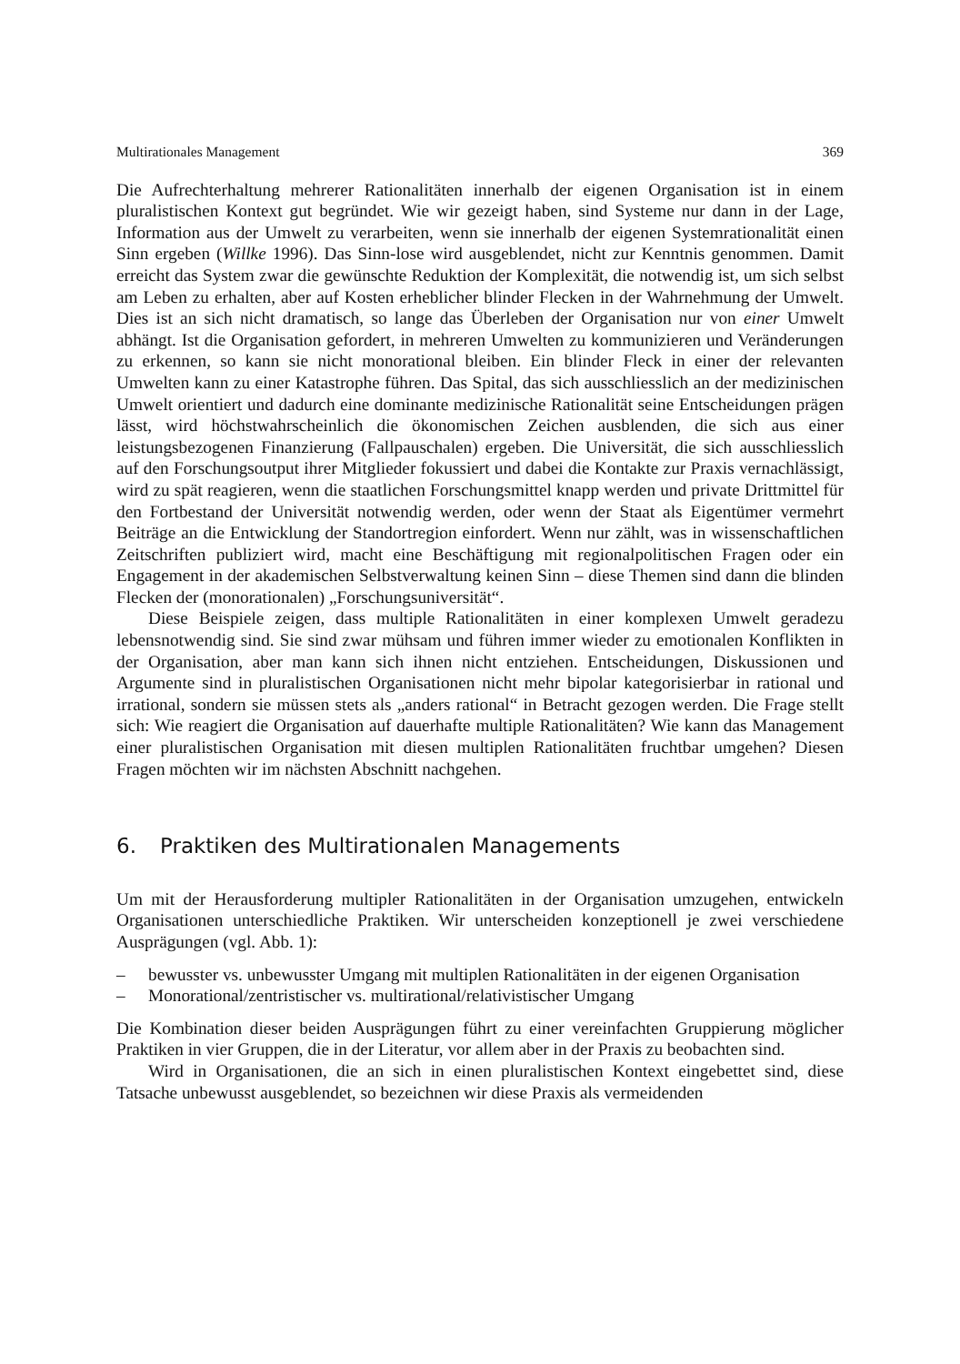Multirationales Management 369
Die Aufrechterhaltung mehrerer Rationalitäten innerhalb der eigenen Organisation ist in einem pluralistischen Kontext gut begründet. Wie wir gezeigt haben, sind Systeme nur dann in der Lage, Information aus der Umwelt zu verarbeiten, wenn sie innerhalb der eigenen Systemrationalität einen Sinn ergeben (Willke 1996). Das Sinn-lose wird ausgeblendet, nicht zur Kenntnis genommen. Damit erreicht das System zwar die gewünschte Reduktion der Komplexität, die notwendig ist, um sich selbst am Leben zu erhalten, aber auf Kosten erheblicher blinder Flecken in der Wahrnehmung der Umwelt. Dies ist an sich nicht dramatisch, so lange das Überleben der Organisation nur von einer Umwelt abhängt. Ist die Organisation gefordert, in mehreren Umwelten zu kommunizieren und Veränderungen zu erkennen, so kann sie nicht monorational bleiben. Ein blinder Fleck in einer der relevanten Umwelten kann zu einer Katastrophe führen. Das Spital, das sich ausschliesslich an der medizinischen Umwelt orientiert und dadurch eine dominante medizinische Rationalität seine Entscheidungen prägen lässt, wird höchstwahrscheinlich die ökonomischen Zeichen ausblenden, die sich aus einer leistungsbezogenen Finanzierung (Fallpauschalen) ergeben. Die Universität, die sich ausschliesslich auf den Forschungsoutput ihrer Mitglieder fokussiert und dabei die Kontakte zur Praxis vernachlässigt, wird zu spät reagieren, wenn die staatlichen Forschungsmittel knapp werden und private Drittmittel für den Fortbestand der Universität notwendig werden, oder wenn der Staat als Eigentümer vermehrt Beiträge an die Entwicklung der Standortregion einfordert. Wenn nur zählt, was in wissenschaftlichen Zeitschriften publiziert wird, macht eine Beschäftigung mit regionalpolitischen Fragen oder ein Engagement in der akademischen Selbstverwaltung keinen Sinn – diese Themen sind dann die blinden Flecken der (monorationalen) „Forschungsuniversität“.
Diese Beispiele zeigen, dass multiple Rationalitäten in einer komplexen Umwelt geradezu lebensnotwendig sind. Sie sind zwar mühsam und führen immer wieder zu emotionalen Konflikten in der Organisation, aber man kann sich ihnen nicht entziehen. Entscheidungen, Diskussionen und Argumente sind in pluralistischen Organisationen nicht mehr bipolar kategorisierbar in rational und irrational, sondern sie müssen stets als „anders rational“ in Betracht gezogen werden. Die Frage stellt sich: Wie reagiert die Organisation auf dauerhafte multiple Rationalitäten? Wie kann das Management einer pluralistischen Organisation mit diesen multiplen Rationalitäten fruchtbar umgehen? Diesen Fragen möchten wir im nächsten Abschnitt nachgehen.
6. Praktiken des Multirationalen Managements
Um mit der Herausforderung multipler Rationalitäten in der Organisation umzugehen, entwickeln Organisationen unterschiedliche Praktiken. Wir unterscheiden konzeptionell je zwei verschiedene Ausprägungen (vgl. Abb. 1):
– bewusster vs. unbewusster Umgang mit multiplen Rationalitäten in der eigenen Organisation
– Monorational/zentristischer vs. multirational/relativistischer Umgang
Die Kombination dieser beiden Ausprägungen führt zu einer vereinfachten Gruppierung möglicher Praktiken in vier Gruppen, die in der Literatur, vor allem aber in der Praxis zu beobachten sind.
Wird in Organisationen, die an sich in einen pluralistischen Kontext eingebettet sind, diese Tatsache unbewusst ausgeblendet, so bezeichnen wir diese Praxis als vermeidenden